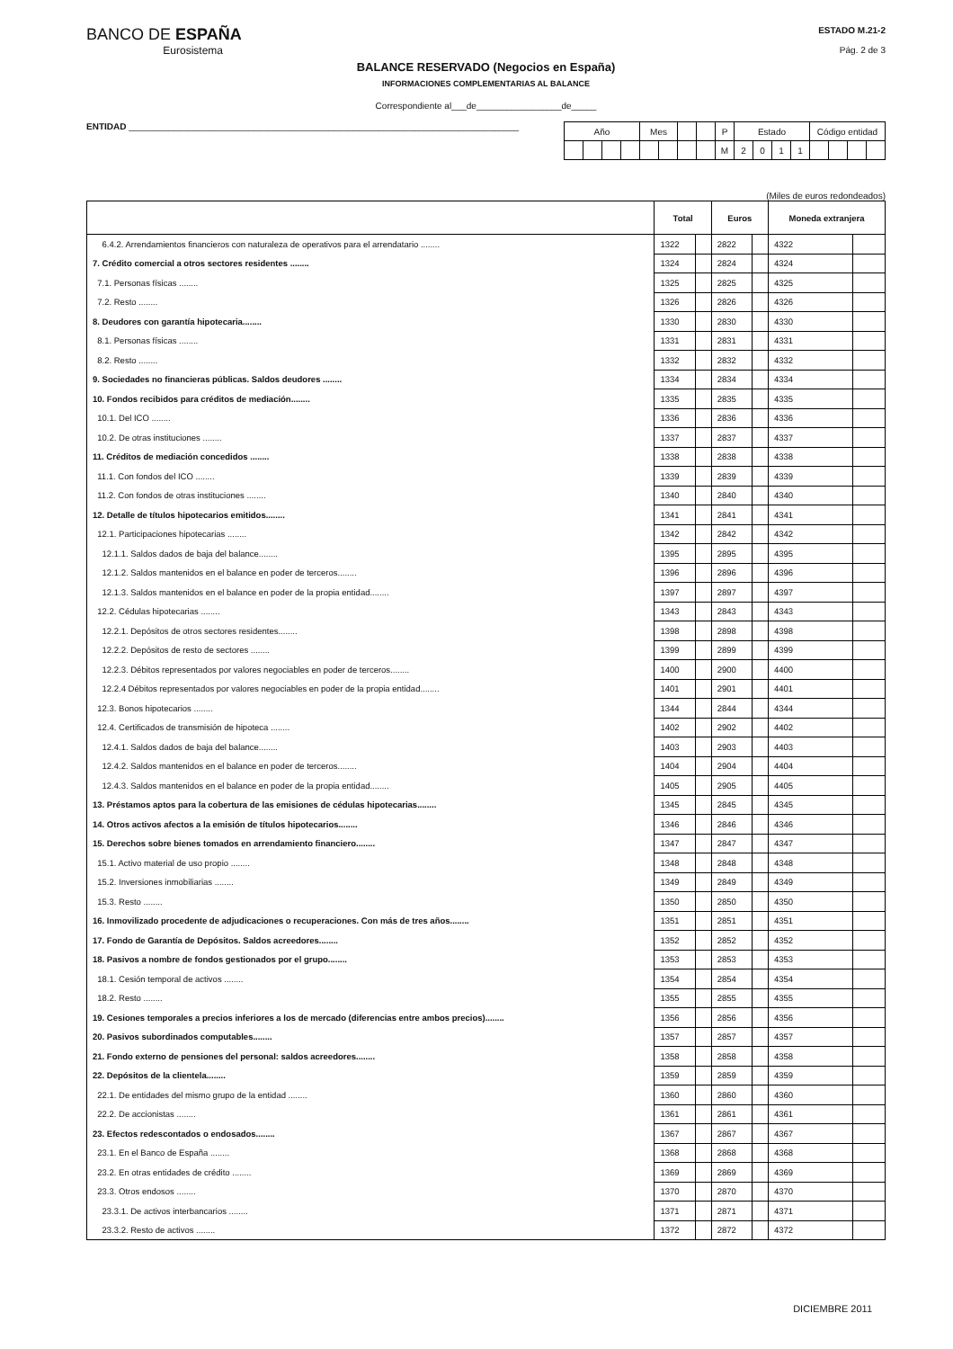BANCO DE ESPAÑA
Eurosistema
ESTADO M.21-2
Pág. 2 de 3
BALANCE RESERVADO (Negocios en España)
INFORMACIONES COMPLEMENTARIAS AL BALANCE
Correspondiente al___de_________________de_____
ENTIDAD ______________________________________________________________________________
| Año | | | | Mes | | | | P | Estado | | | | Código entidad | | | |
| | | | | | | | | M | 2 | 0 | 1 | 1 | | | | |
(Miles de euros redondeados)
| | Total | | Euros | | Moneda extranjera | |
| --- | --- | --- | --- | --- | --- | --- |
| 6.4.2. Arrendamientos financieros con naturaleza de operativos para el arrendatario ........ | 1322 | | 2822 | | 4322 | |
| 7. Crédito comercial a otros sectores residentes ........ | 1324 | | 2824 | | 4324 | |
| 7.1. Personas físicas ........ | 1325 | | 2825 | | 4325 | |
| 7.2. Resto ........ | 1326 | | 2826 | | 4326 | |
| 8. Deudores con garantía hipotecaria........ | 1330 | | 2830 | | 4330 | |
| 8.1. Personas físicas ........ | 1331 | | 2831 | | 4331 | |
| 8.2. Resto ........ | 1332 | | 2832 | | 4332 | |
| 9. Sociedades no financieras públicas. Saldos deudores ........ | 1334 | | 2834 | | 4334 | |
| 10. Fondos recibidos para créditos de mediación........ | 1335 | | 2835 | | 4335 | |
| 10.1. Del ICO ........ | 1336 | | 2836 | | 4336 | |
| 10.2. De otras instituciones ........ | 1337 | | 2837 | | 4337 | |
| 11. Créditos de mediación concedidos ........ | 1338 | | 2838 | | 4338 | |
| 11.1. Con fondos del ICO ........ | 1339 | | 2839 | | 4339 | |
| 11.2. Con fondos de otras instituciones ........ | 1340 | | 2840 | | 4340 | |
| 12. Detalle de títulos hipotecarios emitidos........ | 1341 | | 2841 | | 4341 | |
| 12.1. Participaciones hipotecarias ........ | 1342 | | 2842 | | 4342 | |
| 12.1.1. Saldos dados de baja del balance........ | 1395 | | 2895 | | 4395 | |
| 12.1.2. Saldos mantenidos en el balance en poder de terceros........ | 1396 | | 2896 | | 4396 | |
| 12.1.3. Saldos mantenidos en el balance en poder de la propia entidad........ | 1397 | | 2897 | | 4397 | |
| 12.2. Cédulas hipotecarias ........ | 1343 | | 2843 | | 4343 | |
| 12.2.1. Depósitos de otros sectores residentes........ | 1398 | | 2898 | | 4398 | |
| 12.2.2. Depósitos de resto de sectores ........ | 1399 | | 2899 | | 4399 | |
| 12.2.3. Débitos representados por valores negociables en poder de terceros........ | 1400 | | 2900 | | 4400 | |
| 12.2.4 Débitos representados por valores negociables en poder de la propia entidad........ | 1401 | | 2901 | | 4401 | |
| 12.3. Bonos hipotecarios ........ | 1344 | | 2844 | | 4344 | |
| 12.4. Certificados de transmisión de hipoteca ........ | 1402 | | 2902 | | 4402 | |
| 12.4.1. Saldos dados de baja del balance........ | 1403 | | 2903 | | 4403 | |
| 12.4.2. Saldos mantenidos en el balance en poder de terceros........ | 1404 | | 2904 | | 4404 | |
| 12.4.3. Saldos mantenidos en el balance en poder de la propia entidad........ | 1405 | | 2905 | | 4405 | |
| 13. Préstamos aptos para la cobertura de las emisiones de cédulas hipotecarias........ | 1345 | | 2845 | | 4345 | |
| 14. Otros activos afectos a la emisión de títulos hipotecarios........ | 1346 | | 2846 | | 4346 | |
| 15. Derechos sobre bienes tomados en arrendamiento financiero........ | 1347 | | 2847 | | 4347 | |
| 15.1. Activo material de uso propio ........ | 1348 | | 2848 | | 4348 | |
| 15.2. Inversiones inmobiliarias ........ | 1349 | | 2849 | | 4349 | |
| 15.3. Resto ........ | 1350 | | 2850 | | 4350 | |
| 16. Inmovilizado procedente de adjudicaciones o recuperaciones. Con más de tres años........ | 1351 | | 2851 | | 4351 | |
| 17. Fondo de Garantía de Depósitos. Saldos acreedores........ | 1352 | | 2852 | | 4352 | |
| 18. Pasivos a nombre de fondos gestionados por el grupo........ | 1353 | | 2853 | | 4353 | |
| 18.1. Cesión temporal de activos ........ | 1354 | | 2854 | | 4354 | |
| 18.2. Resto ........ | 1355 | | 2855 | | 4355 | |
| 19. Cesiones temporales a precios inferiores a los de mercado (diferencias entre ambos precios)........ | 1356 | | 2856 | | 4356 | |
| 20. Pasivos subordinados computables........ | 1357 | | 2857 | | 4357 | |
| 21. Fondo externo de pensiones del personal: saldos acreedores........ | 1358 | | 2858 | | 4358 | |
| 22. Depósitos de la clientela........ | 1359 | | 2859 | | 4359 | |
| 22.1. De entidades del mismo grupo de la entidad ........ | 1360 | | 2860 | | 4360 | |
| 22.2. De accionistas ........ | 1361 | | 2861 | | 4361 | |
| 23. Efectos redescontados o endosados........ | 1367 | | 2867 | | 4367 | |
| 23.1. En el Banco de España ........ | 1368 | | 2868 | | 4368 | |
| 23.2. En otras entidades de crédito ........ | 1369 | | 2869 | | 4369 | |
| 23.3. Otros endosos ........ | 1370 | | 2870 | | 4370 | |
| 23.3.1. De activos interbancarios ........ | 1371 | | 2871 | | 4371 | |
| 23.3.2. Resto de activos ........ | 1372 | | 2872 | | 4372 | |
DICIEMBRE 2011